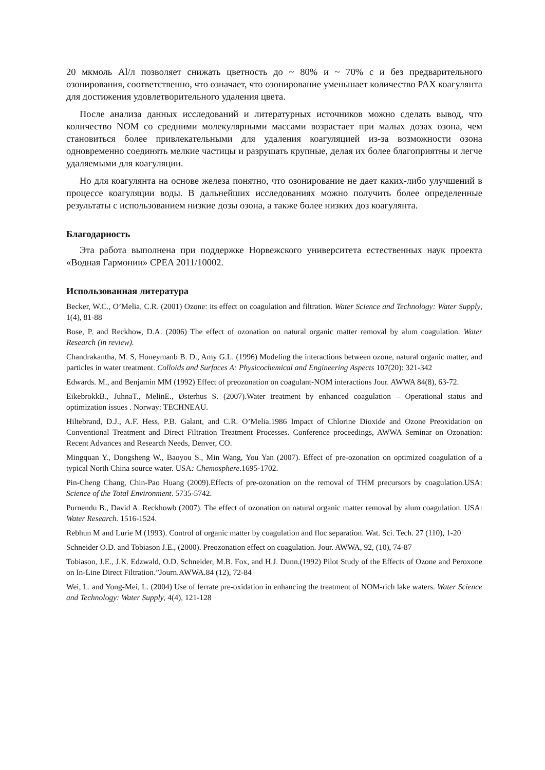20 мкмоль Al/л позволяет снижать цветность до ~ 80% и ~ 70% с и без предварительного озонирования, соответственно, что означает, что озонирование уменьшает количество PAX коагулянта для достижения удовлетворительного удаления цвета.
После анализа данных исследований и литературных источников можно сделать вывод, что количество NOM со средними молекулярными массами возрастает при малых дозах озона, чем становиться более привлекательными для удаления коагуляцией из-за возможности озона одновременно соединять мелкие частицы и разрушать крупные, делая их более благоприятны и легче удаляемыми для коагуляции.
Но для коагулянта на основе железа понятно, что озонирование не дает каких-либо улучшений в процессе коагуляции воды. В дальнейших исследованиях можно получить более определенные результаты с использованием низкие дозы озона, а также более низких доз коагулянта.
Благодарность
Эта работа выполнена при поддержке Норвежского университета естественных наук проекта «Водная Гармонии» CPEA 2011/10002.
Использованная литература
Becker, W.C., O’Melia, C.R. (2001) Ozone: its effect on coagulation and filtration. Water Science and Technology: Water Supply, 1(4), 81-88
Bose, P. and Reckhow, D.A. (2006) The effect of ozonation on natural organic matter removal by alum coagulation. Water Research (in review).
Chandrakantha, M. S, Honeymanb B. D., Amy G.L. (1996) Modeling the interactions between ozone, natural organic matter, and particles in water treatment. Colloids and Surfaces A: Physicochemical and Engineering Aspects 107(20): 321-342
Edwards. M., and Benjamin MM (1992) Effect of preozonation on coagulant-NOM interactions Jour. AWWA 84(8), 63-72.
EikebrokkB., JuhnaT., MelinE., Østerhus S. (2007).Water treatment by enhanced coagulation – Operational status and optimization issues . Norway: TECHNEAU.
Hiltebrand, D.J., A.F. Hess, P.B. Galant, and C.R. O’Melia.1986 Impact of Chlorine Dioxide and Ozone Preoxidation on Conventional Treatment and Direct Filtration Treatment Processes. Conference proceedings, AWWA Seminar on Ozonation: Recent Advances and Research Needs, Denver, CO.
Mingquan Y., Dongsheng W., Baoyou S., Min Wang, You Yan (2007). Effect of pre-ozonation on optimized coagulation of a typical North China source water. USA: Chemosphere.1695-1702.
Pin-Cheng Chang, Chin-Pao Huang (2009).Effects of pre-ozonation on the removal of THM precursors by coagulation.USA: Science of the Total Environment. 5735-5742.
Purnendu B., David A. Reckhowb (2007). The effect of ozonation on natural organic matter removal by alum coagulation. USA: Water Research. 1516-1524.
Rebhun M and Lurie M (1993). Control of organic matter by coagulation and floc separation. Wat. Sci. Tech. 27 (110), 1-20
Schneider O.D. and Tobiason J.E., (2000). Preozonation effect on coagulation. Jour. AWWA, 92, (10), 74-87
Tobiason, J.E., J.K. Edzwald, O.D. Schneider, M.B. Fox, and H.J. Dunn.(1992) Pilot Study of the Effects of Ozone and Peroxone on In-Line Direct Filtration.”Journ.AWWA.84 (12), 72-84
Wei, L. and Yong-Mei, L. (2004) Use of ferrate pre-oxidation in enhancing the treatment of NOM-rich lake waters. Water Science and Technology: Water Supply, 4(4), 121-128